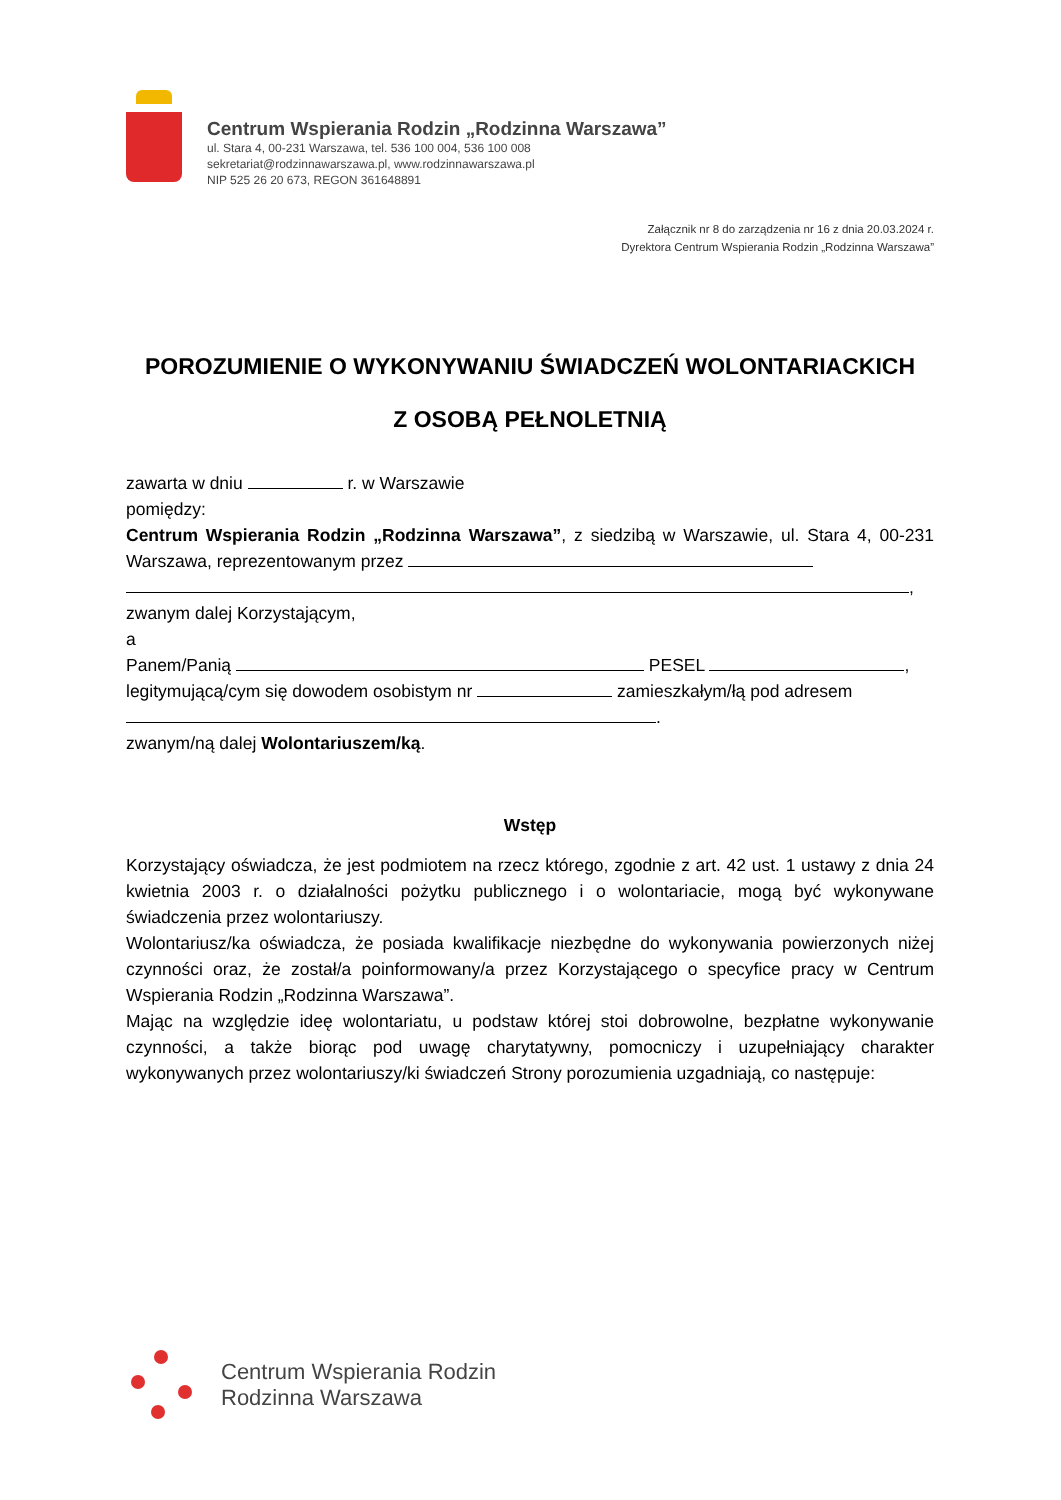Centrum Wspierania Rodzin „Rodzinna Warszawa”
ul. Stara 4, 00-231 Warszawa, tel. 536 100 004, 536 100 008
sekretariat@rodzinnawarszawa.pl, www.rodzinnawarszawa.pl
NIP 525 26 20 673, REGON 361648891
Załącznik nr 8 do zarządzenia nr 16 z dnia 20.03.2024 r.
Dyrektora Centrum Wspierania Rodzin „Rodzinna Warszawa”
POROZUMIENIE O WYKONYWANIU ŚWIADCZEŃ WOLONTARIACKICH
Z OSOBĄ PEŁNOLETNIĄ
zawarta w dniu r. w Warszawie
pomiędzy:
Centrum Wspierania Rodzin „Rodzinna Warszawa”, z siedzibą w Warszawie, ul. Stara 4, 00-231 Warszawa, reprezentowanym przez
,
zwanym dalej Korzystającym,
a
Panem/Panią PESEL ,
legitymującą/cym się dowodem osobistym nr zamieszkałym/łą pod adresem
.
zwanym/ną dalej Wolontariuszem/ką.
Wstęp
Korzystający oświadcza, że jest podmiotem na rzecz którego, zgodnie z art. 42 ust. 1 ustawy z dnia 24 kwietnia 2003 r. o działalności pożytku publicznego i o wolontariacie, mogą być wykonywane świadczenia przez wolontariuszy.
Wolontariusz/ka oświadcza, że posiada kwalifikacje niezbędne do wykonywania powierzonych niżej czynności oraz, że został/a poinformowany/a przez Korzystającego o specyfice pracy w Centrum Wspierania Rodzin „Rodzinna Warszawa”.
Mając na względzie ideę wolontariatu, u podstaw której stoi dobrowolne, bezpłatne wykonywanie czynności, a także biorąc pod uwagę charytatywny, pomocniczy i uzupełniający charakter wykonywanych przez wolontariuszy/ki świadczeń Strony porozumienia uzgadniają, co następuje:
Centrum Wspierania Rodzin
Rodzinna Warszawa